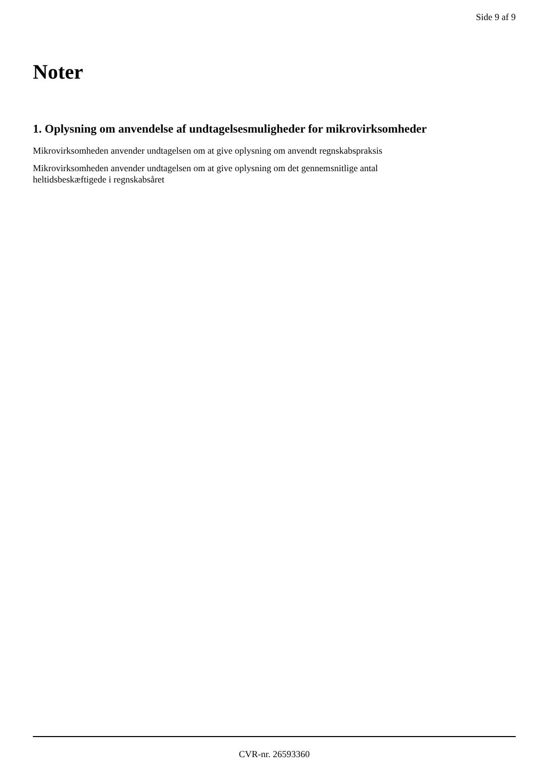Side 9 af 9
Noter
1. Oplysning om anvendelse af undtagelsesmuligheder for mikrovirksomheder
Mikrovirksomheden anvender undtagelsen om at give oplysning om anvendt regnskabspraksis
Mikrovirksomheden anvender undtagelsen om at give oplysning om det gennemsnitlige antal
heltidsbeskæftigede i regnskabsåret
CVR-nr. 26593360